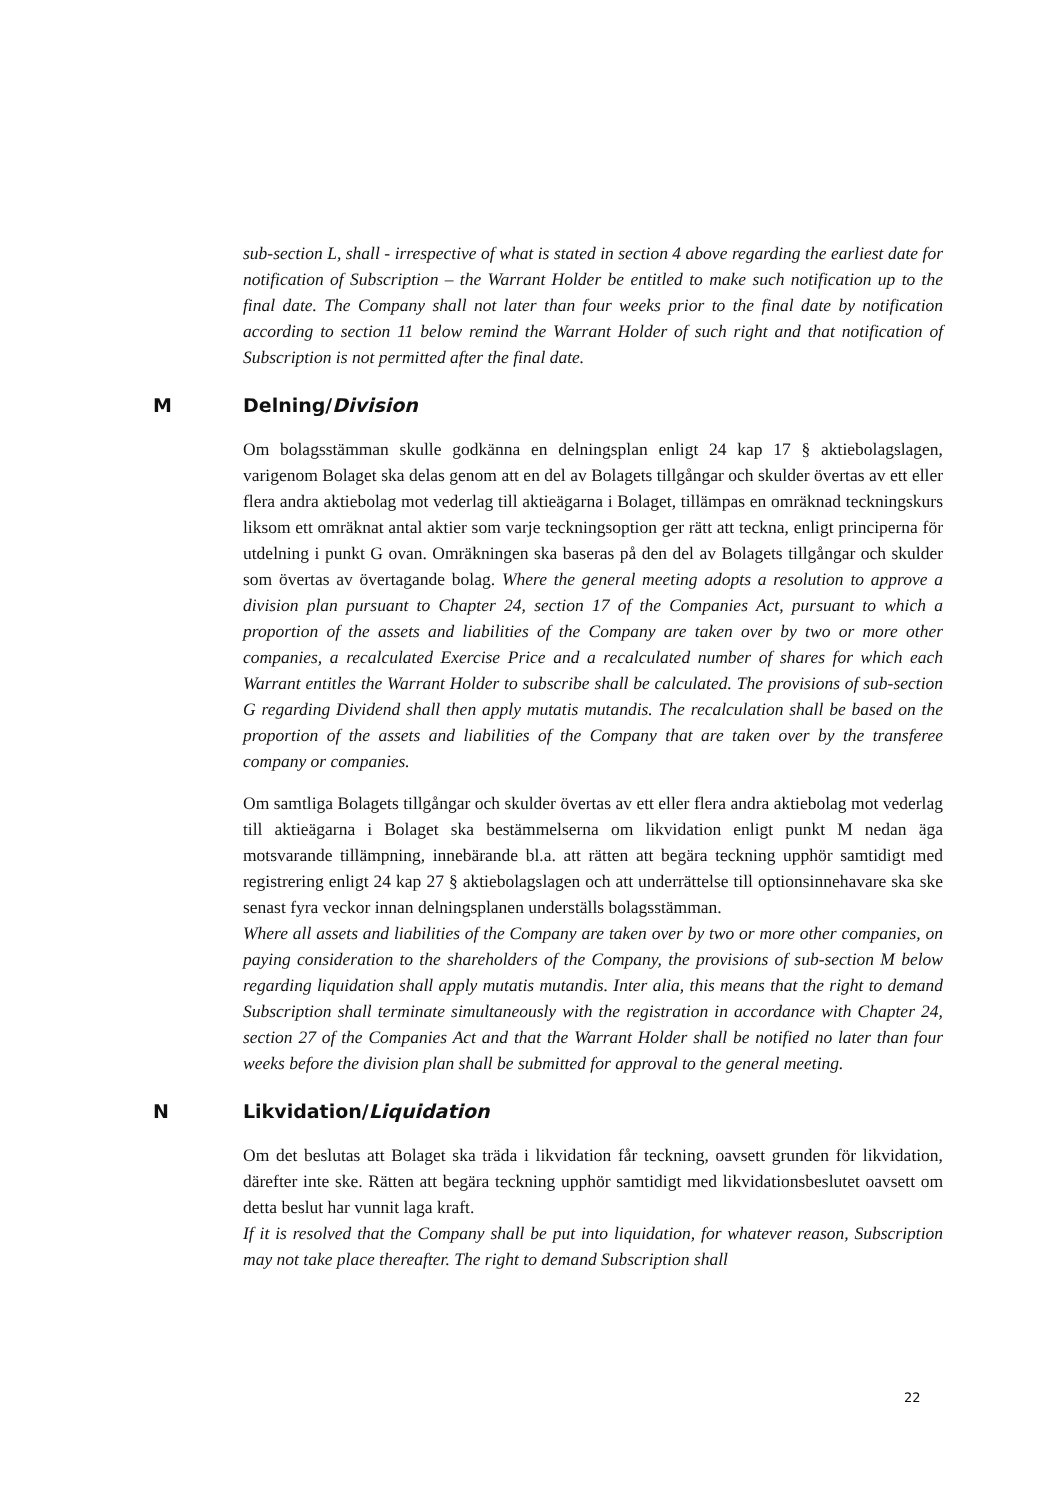sub-section L, shall - irrespective of what is stated in section 4 above regarding the earliest date for notification of Subscription – the Warrant Holder be entitled to make such notification up to the final date. The Company shall not later than four weeks prior to the final date by notification according to section 11 below remind the Warrant Holder of such right and that notification of Subscription is not permitted after the final date.
M Delning/Division
Om bolagsstämman skulle godkänna en delningsplan enligt 24 kap 17 § aktiebolagslagen, varigenom Bolaget ska delas genom att en del av Bolagets tillgångar och skulder övertas av ett eller flera andra aktiebolag mot vederlag till aktieägarna i Bolaget, tillämpas en omräknad teckningskurs liksom ett omräknat antal aktier som varje teckningsoption ger rätt att teckna, enligt principerna för utdelning i punkt G ovan. Omräkningen ska baseras på den del av Bolagets tillgångar och skulder som övertas av övertagande bolag. Where the general meeting adopts a resolution to approve a division plan pursuant to Chapter 24, section 17 of the Companies Act, pursuant to which a proportion of the assets and liabilities of the Company are taken over by two or more other companies, a recalculated Exercise Price and a recalculated number of shares for which each Warrant entitles the Warrant Holder to subscribe shall be calculated. The provisions of sub-section G regarding Dividend shall then apply mutatis mutandis. The recalculation shall be based on the proportion of the assets and liabilities of the Company that are taken over by the transferee company or companies.
Om samtliga Bolagets tillgångar och skulder övertas av ett eller flera andra aktiebolag mot vederlag till aktieägarna i Bolaget ska bestämmelserna om likvidation enligt punkt M nedan äga motsvarande tillämpning, innebärande bl.a. att rätten att begära teckning upphör samtidigt med registrering enligt 24 kap 27 § aktiebolagslagen och att underrättelse till optionsinnehavare ska ske senast fyra veckor innan delningsplanen underställs bolagsstämman.
Where all assets and liabilities of the Company are taken over by two or more other companies, on paying consideration to the shareholders of the Company, the provisions of sub-section M below regarding liquidation shall apply mutatis mutandis. Inter alia, this means that the right to demand Subscription shall terminate simultaneously with the registration in accordance with Chapter 24, section 27 of the Companies Act and that the Warrant Holder shall be notified no later than four weeks before the division plan shall be submitted for approval to the general meeting.
N Likvidation/Liquidation
Om det beslutas att Bolaget ska träda i likvidation får teckning, oavsett grunden för likvidation, därefter inte ske. Rätten att begära teckning upphör samtidigt med likvidationsbeslutet oavsett om detta beslut har vunnit laga kraft.
If it is resolved that the Company shall be put into liquidation, for whatever reason, Subscription may not take place thereafter. The right to demand Subscription shall
22